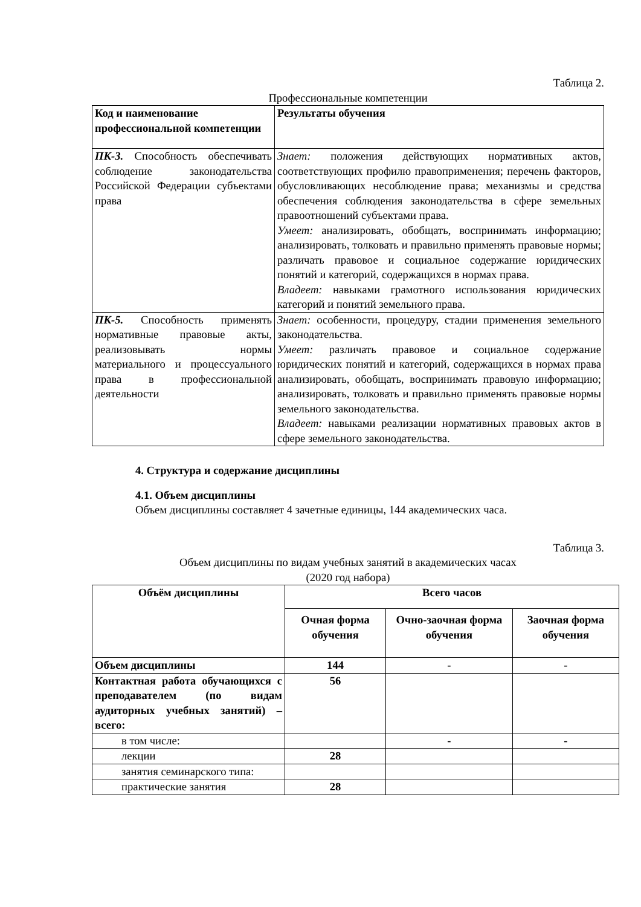Таблица 2.
Профессиональные компетенции
| Код и наименование профессиональной компетенции | Результаты обучения |
| --- | --- |
| ПК-3. Способность обеспечивать соблюдение законодательства Российской Федерации субъектами права | Знает: положения действующих нормативных актов, соответствующих профилю правоприменения; перечень факторов, обусловливающих несоблюдение права; механизмы и средства обеспечения соблюдения законодательства в сфере земельных правоотношений субъектами права. Умеет: анализировать, обобщать, воспринимать информацию; анализировать, толковать и правильно применять правовые нормы; различать правовое и социальное содержание юридических понятий и категорий, содержащихся в нормах права. Владеет: навыками грамотного использования юридических категорий и понятий земельного права. |
| ПК-5. Способность применять нормативные правовые акты, реализовывать нормы материального и процессуального права в профессиональной деятельности | Знает: особенности, процедуру, стадии применения земельного законодательства. Умеет: различать правовое и социальное содержание юридических понятий и категорий, содержащихся в нормах права анализировать, обобщать, воспринимать правовую информацию; анализировать, толковать и правильно применять правовые нормы земельного законодательства. Владеет: навыками реализации нормативных правовых актов в сфере земельного законодательства. |
4. Структура и содержание дисциплины
4.1. Объем дисциплины
Объем дисциплины составляет 4 зачетные единицы, 144 академических часа.
Таблица 3.
Объем дисциплины по видам учебных занятий в академических часах
(2020 год набора)
| Объём дисциплины | Всего часов | | |
| --- | --- | --- | --- |
| | Очная форма обучения | Очно-заочная форма обучения | Заочная форма обучения |
| Объем дисциплины | 144 | - | - |
| Контактная работа обучающихся с преподавателем (по видам аудиторных учебных занятий) – всего: | 56 | | |
| в том числе: | | - | - |
| лекции | 28 | | |
| занятия семинарского типа: | | | |
| практические занятия | 28 | | |